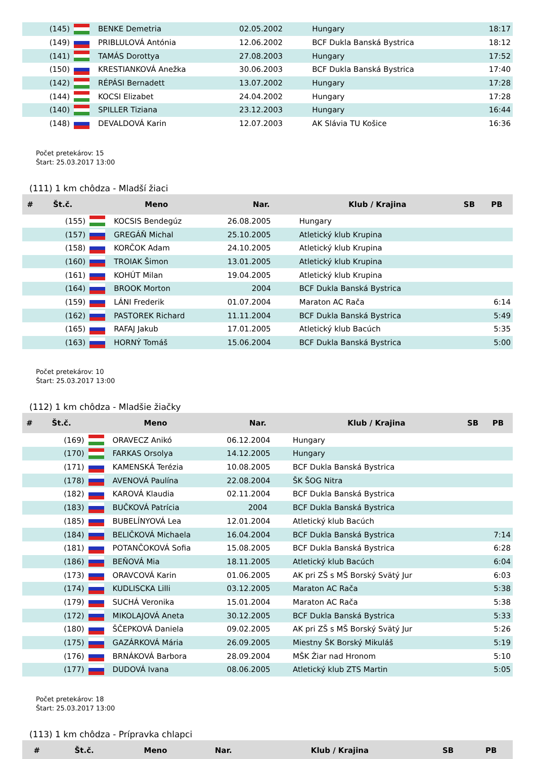| (145) | | BENKE Demetria | 02.05.2002 | Hungary | 18:17 |
| (149) | | PRIBLULOVÁ Antónia | 12.06.2002 | BCF Dukla Banská Bystrica | 18:12 |
| (141) | | TAMÁS Dorottya | 27.08.2003 | Hungary | 17:52 |
| (150) | | KRESTIANKOVÁ Anežka | 30.06.2003 | BCF Dukla Banská Bystrica | 17:40 |
| (142) | | RÉPÁSI Bernadett | 13.07.2002 | Hungary | 17:28 |
| (144) | | KOCSI Elizabet | 24.04.2002 | Hungary | 17:28 |
| (140) | | SPILLER Tiziana | 23.12.2003 | Hungary | 16:44 |
| (148) | | DEVALDOVÁ Karin | 12.07.2003 | AK Slávia TU Košice | 16:36 |
Počet pretekárov: 15
Štart: 25.03.2017 13:00
(111) 1 km chôdza - Mladší žiaci
| # | Št.č. | Meno | | Nar. | Klub / Krajina | SB | PB |
| --- | --- | --- | --- | --- | --- | --- | --- |
| | (155) | | KOCSIS Bendegúz | 26.08.2005 | Hungary | | |
| | (157) | | GREGÁŇ Michal | 25.10.2005 | Atletický klub Krupina | | |
| | (158) | | KORČOK Adam | 24.10.2005 | Atletický klub Krupina | | |
| | (160) | | TROIAK Šimon | 13.01.2005 | Atletický klub Krupina | | |
| | (161) | | KOHÚT Milan | 19.04.2005 | Atletický klub Krupina | | |
| | (164) | | BROOK Morton | 2004 | BCF Dukla Banská Bystrica | | |
| | (159) | | LÁNI Frederik | 01.07.2004 | Maraton AC Rača | | 6:14 |
| | (162) | | PASTOREK Richard | 11.11.2004 | BCF Dukla Banská Bystrica | | 5:49 |
| | (165) | | RAFAJ Jakub | 17.01.2005 | Atletický klub Bacúch | | 5:35 |
| | (163) | | HORNÝ Tomáš | 15.06.2004 | BCF Dukla Banská Bystrica | | 5:00 |
Počet pretekárov: 10
Štart: 25.03.2017 13:00
(112) 1 km chôdza - Mladšie žiačky
| # | Št.č. | Meno | | Nar. | Klub / Krajina | SB | PB |
| --- | --- | --- | --- | --- | --- | --- | --- |
| | (169) | | ORAVECZ Anikó | 06.12.2004 | Hungary | | |
| | (170) | | FARKAS Orsolya | 14.12.2005 | Hungary | | |
| | (171) | | KAMENSKÁ Terézia | 10.08.2005 | BCF Dukla Banská Bystrica | | |
| | (178) | | AVENOVÁ Paulína | 22.08.2004 | ŠK ŠOG Nitra | | |
| | (182) | | KAROVÁ Klaudia | 02.11.2004 | BCF Dukla Banská Bystrica | | |
| | (183) | | BUČKOVÁ Patrícia | 2004 | BCF Dukla Banská Bystrica | | |
| | (185) | | BUBELÍNYOVÁ Lea | 12.01.2004 | Atletický klub Bacúch | | |
| | (184) | | BELIČKOVÁ Michaela | 16.04.2004 | BCF Dukla Banská Bystrica | | 7:14 |
| | (181) | | POTANČOKOVÁ Sofia | 15.08.2005 | BCF Dukla Banská Bystrica | | 6:28 |
| | (186) | | BEŇOVÁ Mia | 18.11.2005 | Atletický klub Bacúch | | 6:04 |
| | (173) | | ORAVCOVÁ Karin | 01.06.2005 | AK pri ZŠ s MŠ Borský Svätý Jur | | 6:03 |
| | (174) | | KUDLISCKA Lilli | 03.12.2005 | Maraton AC Rača | | 5:38 |
| | (179) | | SUCHÁ Veronika | 15.01.2004 | Maraton AC Rača | | 5:38 |
| | (172) | | MIKOLAJOVÁ Aneta | 30.12.2005 | BCF Dukla Banská Bystrica | | 5:33 |
| | (180) | | ŠČEPKOVÁ Daniela | 09.02.2005 | AK pri ZŠ s MŠ Borský Svätý Jur | | 5:26 |
| | (175) | | GAZÁRKOVÁ Mária | 26.09.2005 | Miestny ŠK Borský Mikuláš | | 5:19 |
| | (176) | | BRNÁKOVÁ Barbora | 28.09.2004 | MŠK Žiar nad Hronom | | 5:10 |
| | (177) | | DUDOVÁ Ivana | 08.06.2005 | Atletický klub ZTS Martin | | 5:05 |
Počet pretekárov: 18
Štart: 25.03.2017 13:00
(113) 1 km chôdza - Prípravka chlapci
| # | Št.č. | Meno | Nar. | Klub / Krajina | SB | PB |
| --- | --- | --- | --- | --- | --- | --- |